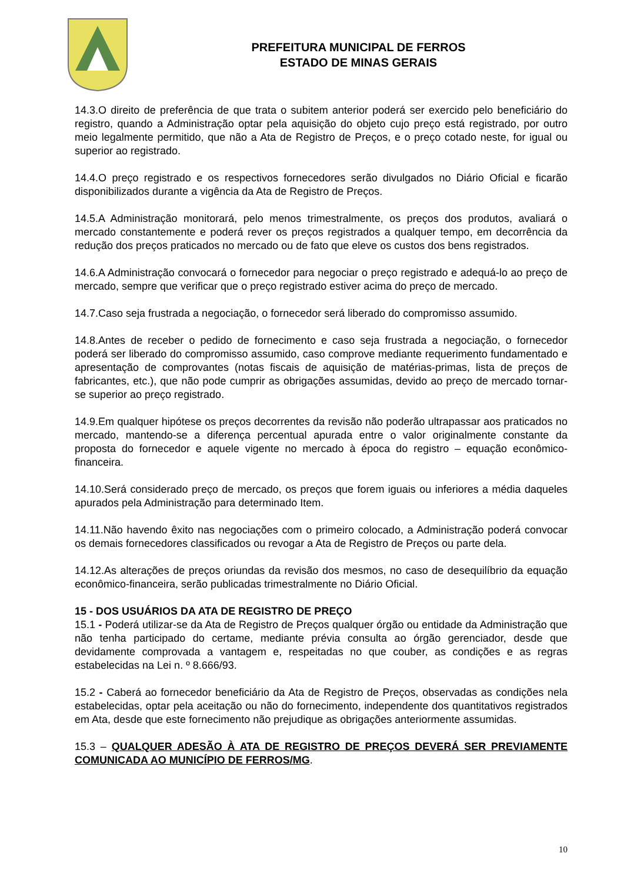PREFEITURA MUNICIPAL DE FERROS
ESTADO DE MINAS GERAIS
14.3.O direito de preferência de que trata o subitem anterior poderá ser exercido pelo beneficiário do registro, quando a Administração optar pela aquisição do objeto cujo preço está registrado, por outro meio legalmente permitido, que não a Ata de Registro de Preços, e o preço cotado neste, for igual ou superior ao registrado.
14.4.O preço registrado e os respectivos fornecedores serão divulgados no Diário Oficial e ficarão disponibilizados durante a vigência da Ata de Registro de Preços.
14.5.A Administração monitorará, pelo menos trimestralmente, os preços dos produtos, avaliará o mercado constantemente e poderá rever os preços registrados a qualquer tempo, em decorrência da redução dos preços praticados no mercado ou de fato que eleve os custos dos bens registrados.
14.6.A Administração convocará o fornecedor para negociar o preço registrado e adequá-lo ao preço de mercado, sempre que verificar que o preço registrado estiver acima do preço de mercado.
14.7.Caso seja frustrada a negociação, o fornecedor será liberado do compromisso assumido.
14.8.Antes de receber o pedido de fornecimento e caso seja frustrada a negociação, o fornecedor poderá ser liberado do compromisso assumido, caso comprove mediante requerimento fundamentado e apresentação de comprovantes (notas fiscais de aquisição de matérias-primas, lista de preços de fabricantes, etc.), que não pode cumprir as obrigações assumidas, devido ao preço de mercado tornar-se superior ao preço registrado.
14.9.Em qualquer hipótese os preços decorrentes da revisão não poderão ultrapassar aos praticados no mercado, mantendo-se a diferença percentual apurada entre o valor originalmente constante da proposta do fornecedor e aquele vigente no mercado à época do registro – equação econômico-financeira.
14.10.Será considerado preço de mercado, os preços que forem iguais ou inferiores a média daqueles apurados pela Administração para determinado Item.
14.11.Não havendo êxito nas negociações com o primeiro colocado, a Administração poderá convocar os demais fornecedores classificados ou revogar a Ata de Registro de Preços ou parte dela.
14.12.As alterações de preços oriundas da revisão dos mesmos, no caso de desequilíbrio da equação econômico-financeira, serão publicadas trimestralmente no Diário Oficial.
15 - DOS USUÁRIOS DA ATA DE REGISTRO DE PREÇO
15.1 - Poderá utilizar-se da Ata de Registro de Preços qualquer órgão ou entidade da Administração que não tenha participado do certame, mediante prévia consulta ao órgão gerenciador, desde que devidamente comprovada a vantagem e, respeitadas no que couber, as condições e as regras estabelecidas na Lei n. º 8.666/93.
15.2 - Caberá ao fornecedor beneficiário da Ata de Registro de Preços, observadas as condições nela estabelecidas, optar pela aceitação ou não do fornecimento, independente dos quantitativos registrados em Ata, desde que este fornecimento não prejudique as obrigações anteriormente assumidas.
15.3 – QUALQUER ADESÃO À ATA DE REGISTRO DE PREÇOS DEVERÁ SER PREVIAMENTE COMUNICADA AO MUNICÍPIO DE FERROS/MG.
10